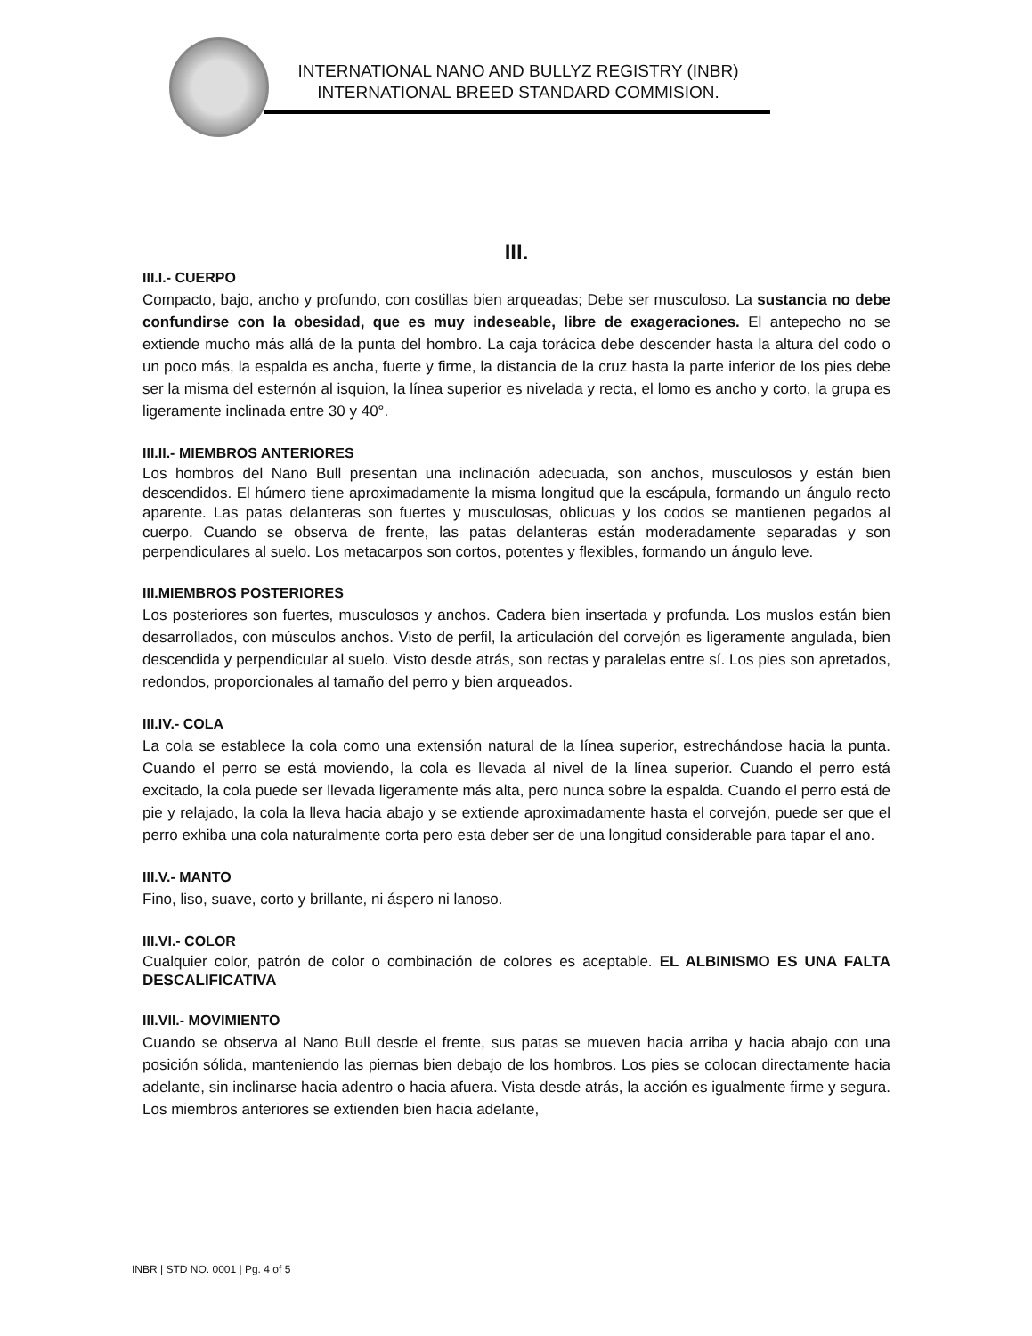INTERNATIONAL NANO AND BULLYZ REGISTRY (INBR)
INTERNATIONAL BREED STANDARD COMMISION.
III.
III.I.- CUERPO
Compacto, bajo, ancho y profundo, con costillas bien arqueadas; Debe ser musculoso. La sustancia no debe confundirse con la obesidad, que es muy indeseable, libre de exageraciones. El antepecho no se extiende mucho más allá de la punta del hombro. La caja torácica debe descender hasta la altura del codo o un poco más, la espalda es ancha, fuerte y firme, la distancia de la cruz hasta la parte inferior de los pies debe ser la misma del esternón al isquion, la línea superior es nivelada y recta, el lomo es ancho y corto, la grupa es ligeramente inclinada entre 30 y 40°.
III.II.- MIEMBROS ANTERIORES
Los hombros del Nano Bull presentan una inclinación adecuada, son anchos, musculosos y están bien descendidos. El húmero tiene aproximadamente la misma longitud que la escápula, formando un ángulo recto aparente. Las patas delanteras son fuertes y musculosas, oblicuas y los codos se mantienen pegados al cuerpo. Cuando se observa de frente, las patas delanteras están moderadamente separadas y son perpendiculares al suelo. Los metacarpos son cortos, potentes y flexibles, formando un ángulo leve.
III.MIEMBROS POSTERIORES
Los posteriores son fuertes, musculosos y anchos. Cadera bien insertada y profunda. Los muslos están bien desarrollados, con músculos anchos. Visto de perfil, la articulación del corvejón es ligeramente angulada, bien descendida y perpendicular al suelo. Visto desde atrás, son rectas y paralelas entre sí. Los pies son apretados, redondos, proporcionales al tamaño del perro y bien arqueados.
III.IV.- COLA
La cola se establece la cola como una extensión natural de la línea superior, estrechándose hacia la punta. Cuando el perro se está moviendo, la cola es llevada al nivel de la línea superior. Cuando el perro está excitado, la cola puede ser llevada ligeramente más alta, pero nunca sobre la espalda. Cuando el perro está de pie y relajado, la cola la lleva hacia abajo y se extiende aproximadamente hasta el corvejón, puede ser que el perro exhiba una cola naturalmente corta pero esta deber ser de una longitud considerable para tapar el ano.
III.V.- MANTO
Fino, liso, suave, corto y brillante, ni áspero ni lanoso.
III.VI.- COLOR
Cualquier color, patrón de color o combinación de colores es aceptable. EL ALBINISMO ES UNA FALTA DESCALIFICATIVA
III.VII.- MOVIMIENTO
Cuando se observa al Nano Bull desde el frente, sus patas se mueven hacia arriba y hacia abajo con una posición sólida, manteniendo las piernas bien debajo de los hombros. Los pies se colocan directamente hacia adelante, sin inclinarse hacia adentro o hacia afuera. Vista desde atrás, la acción es igualmente firme y segura. Los miembros anteriores se extienden bien hacia adelante,
INBR | STD NO. 0001 | Pg. 4 of 5